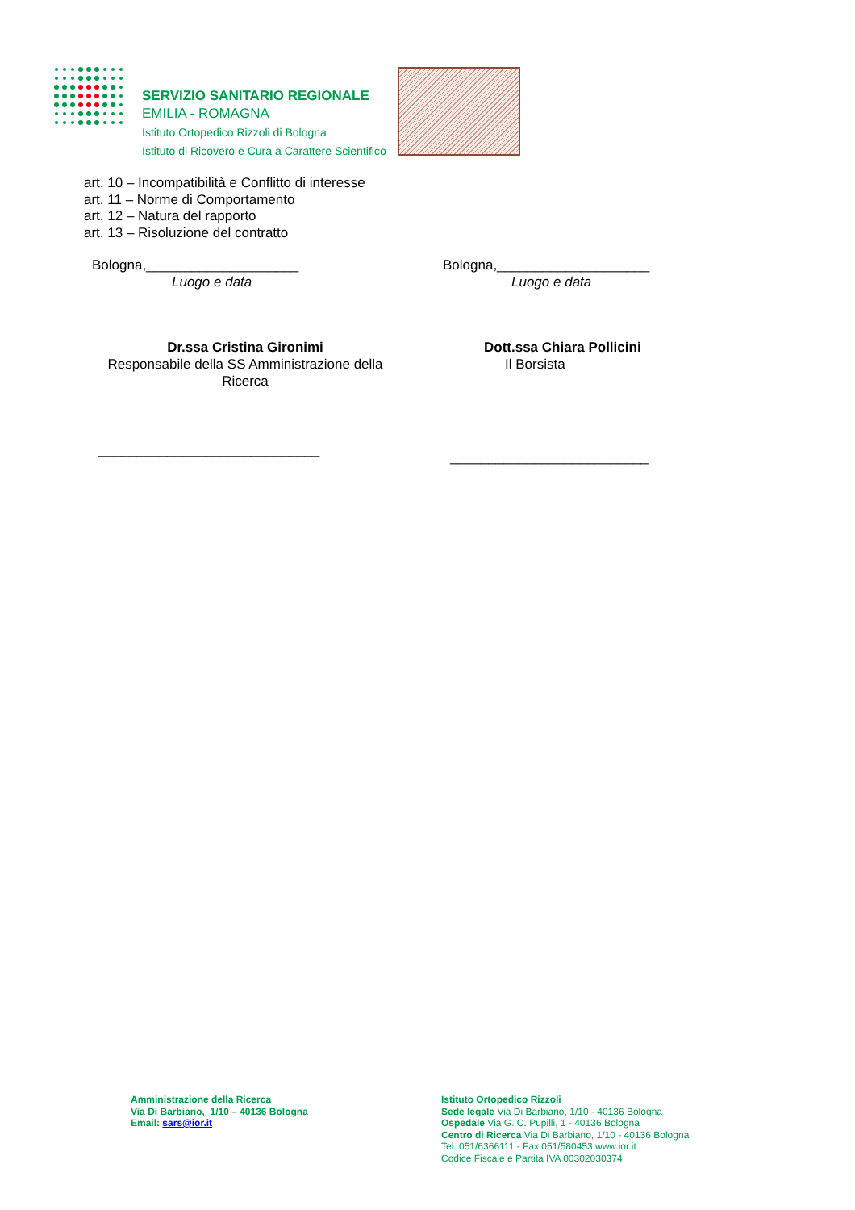SERVIZIO SANITARIO REGIONALE
EMILIA - ROMAGNA
Istituto Ortopedico Rizzoli di Bologna
Istituto di Ricovero e Cura a Carattere Scientifico
art. 10 – Incompatibilità e Conflitto di interesse
art. 11 – Norme di Comportamento
art. 12 – Natura del rapporto
art. 13 – Risoluzione del contratto
Bologna,____________________
Luogo e data
Bologna,____________________
Luogo e data
Dr.ssa Cristina Gironimi
Responsabile della SS Amministrazione della Ricerca
Dott.ssa Chiara Pollicini
Il Borsista
_____________________________ __________________________
Amministrazione della Ricerca
Via Di Barbiano, 1/10 – 40136 Bologna
Email: sars@ior.it
Istituto Ortopedico Rizzoli
Sede legale Via Di Barbiano, 1/10 - 40136 Bologna
Ospedale Via G. C. Pupilli, 1 - 40136 Bologna
Centro di Ricerca Via Di Barbiano, 1/10 - 40136 Bologna
Tel. 051/6366111 - Fax 051/580453 www.ior.it
Codice Fiscale e Partita IVA 00302030374